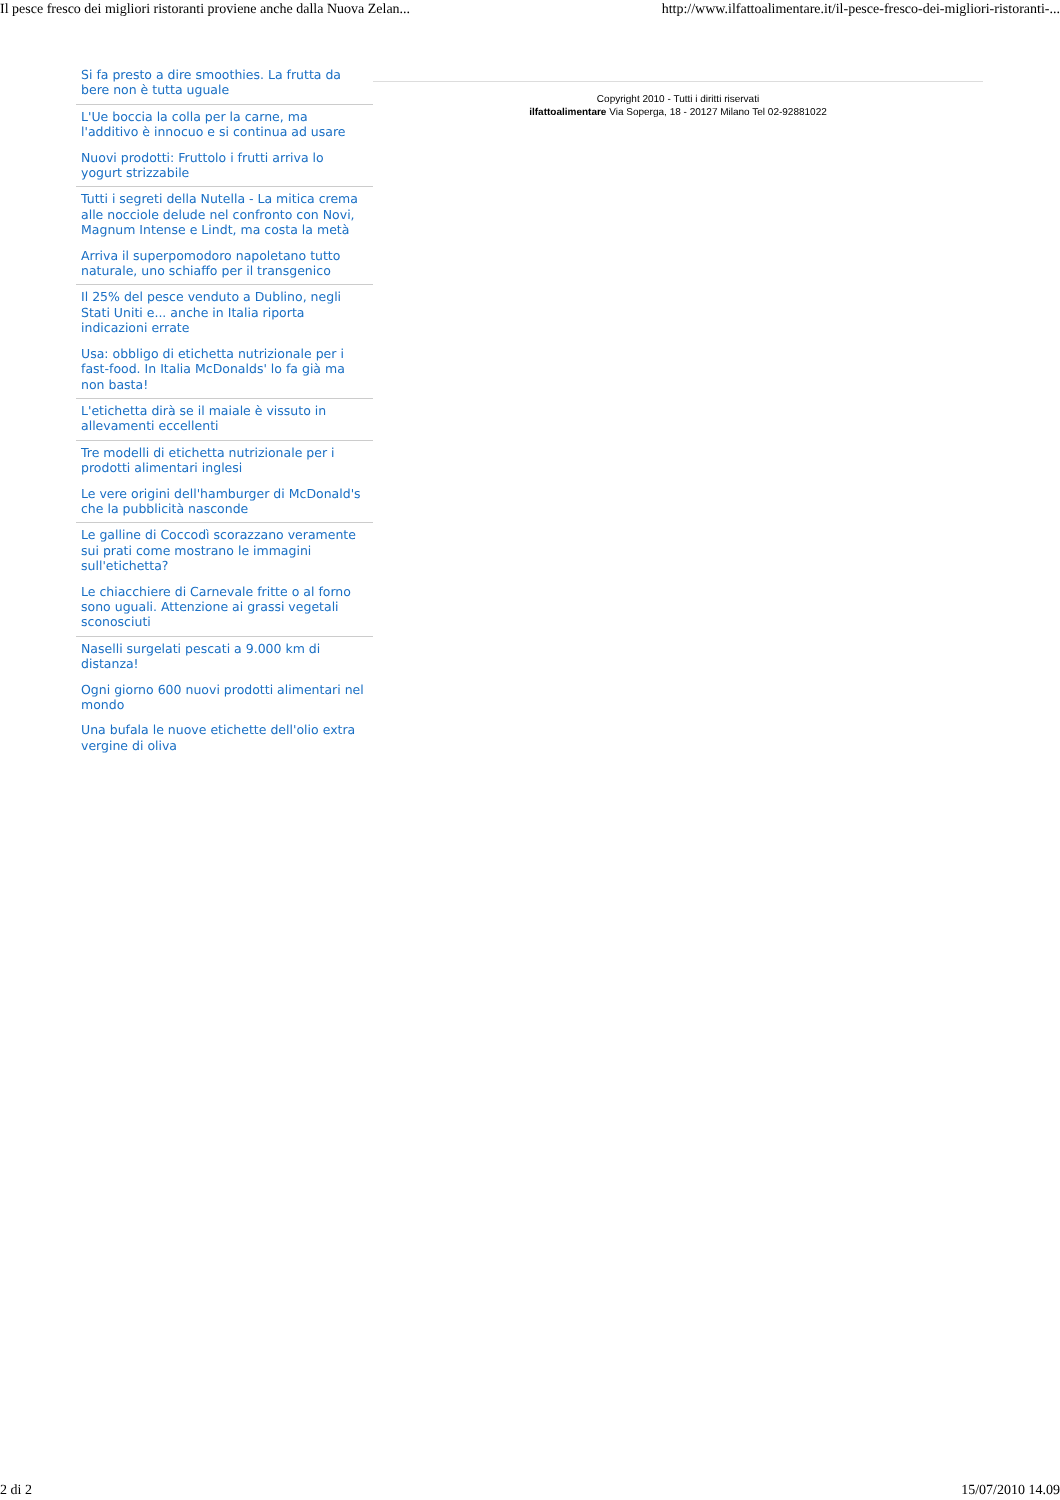Il pesce fresco dei migliori ristoranti proviene anche dalla Nuova Zelan... http://www.ilfattoalimentare.it/il-pesce-fresco-dei-migliori-ristoranti-...
Si fa presto a dire smoothies. La frutta da bere non è tutta uguale
L'Ue boccia la colla per la carne, ma l'additivo è innocuo e si continua ad usare
Nuovi prodotti: Fruttolo i frutti arriva lo yogurt strizzabile
Tutti i segreti della Nutella - La mitica crema alle nocciole delude nel confronto con Novi, Magnum Intense e Lindt, ma costa la metà
Arriva il superpomodoro napoletano tutto naturale, uno schiaffo per il transgenico
Il 25% del pesce venduto a Dublino, negli Stati Uniti e... anche in Italia riporta indicazioni errate
Usa: obbligo di etichetta nutrizionale per i fast-food. In Italia McDonalds' lo fa già ma non basta!
L'etichetta dirà se il maiale è vissuto in allevamenti eccellenti
Tre modelli di etichetta nutrizionale per i prodotti alimentari inglesi
Le vere origini dell'hamburger di McDonald's che la pubblicità nasconde
Le galline di Coccodì scorazzano veramente sui prati come mostrano le immagini sull'etichetta?
Le chiacchiere di Carnevale fritte o al forno sono uguali. Attenzione ai grassi vegetali sconosciuti
Naselli surgelati pescati a 9.000 km di distanza!
Ogni giorno 600 nuovi prodotti alimentari nel mondo
Una bufala le nuove etichette dell'olio extra vergine di oliva
Copyright 2010 - Tutti i diritti riservati
ilfattoalimentare Via Soperga, 18 - 20127 Milano Tel 02-92881022
2 di 2 15/07/2010 14.09